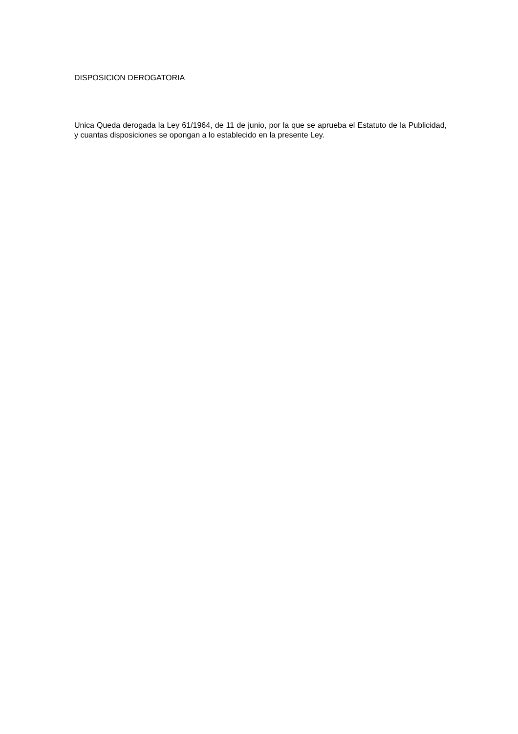DISPOSICION DEROGATORIA
Unica Queda derogada la Ley 61/1964, de 11 de junio, por la que se aprueba el Estatuto de la Publicidad, y cuantas disposiciones se opongan a lo establecido en la presente Ley.